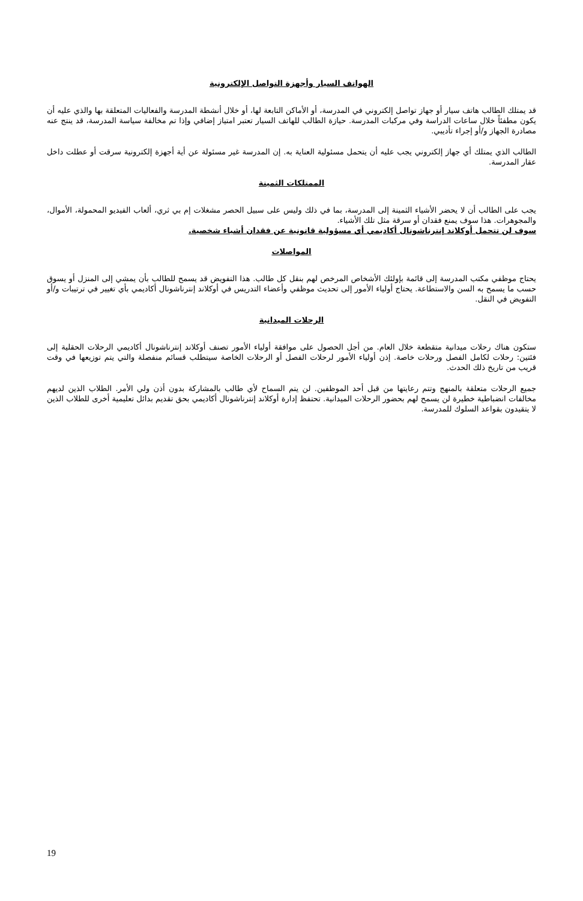الهواتف السيار وأجهزة التواصل الإلكترونية
قد يمتلك الطالب هاتف سيار أو جهاز تواصل إلكتروني في المدرسة، أو الأماكن التابعة لها، أو خلال أنشطة المدرسة والفعاليات المتعلقة بها والذي عليه أن يكون مطفئاً خلال ساعات الدراسة وفي مركبات المدرسة. حيازة الطالب للهاتف السيار تعتبر امتياز إضافي وإذا تم مخالفة سياسة المدرسة، قد ينتج عنه مصادرة الجهاز و/أو إجراء تأديبي.
الطالب الذي يمتلك أي جهاز إلكتروني يجب عليه أن يتحمل مسئولية العناية به. إن المدرسة غير مسئولة عن أية أجهزة إلكترونية سرقت أو عطلت داخل عقار المدرسة.
الممتلكات الثمينة
يجب على الطالب أن لا يحضر الأشياء الثمينة إلى المدرسة، بما في ذلك وليس على سبيل الحصر مشغلات إم بي ثري، ألعاب الفيديو المحمولة، الأموال، والمجوهرات. هذا سوف يمنع فقدان أو سرقة مثل تلك الأشياء.
سوف لن تتحمل أوكلاند إنترناشونال أكاديمي أي مسؤولية قانونية عن فقدان أشياء شخصية.
المواصلات
يحتاج موظفي مكتب المدرسة إلى قائمة بإولئك الأشخاص المرخص لهم بنقل كل طالب. هذا التفويض قد يسمح للطالب بأن يمشي إلى المنزل أو يسوق حسب ما يسمح به السن والاستطاعة. يحتاج أولياء الأمور إلى تحديث موظفي وأعضاء التدريس في أوكلاند إنترناشونال أكاديمي بأي تغيير في ترتيبات و/أو التفويض في النقل.
الرحلات الميدانية
ستكون هناك رحلات ميدانية متقطعة خلال العام. من أجل الحصول على موافقة أولياء الأمور تصنف أوكلاند إنترناشونال أكاديمي الرحلات الحقلية إلى فئتين: رحلات لكامل الفصل ورحلات خاصة. إذن أولياء الأمور لرحلات الفصل أو الرحلات الخاصة سيتطلب قسائم منفصلة والتي يتم توزيعها في وقت قريب من تاريخ ذلك الحدث.
جميع الرحلات متعلقة بالمنهج وتتم رعايتها من قبل أحد الموظفين. لن يتم السماح لأي طالب بالمشاركة بدون أذن ولي الأمر. الطلاب الذين لديهم مخالفات انضباطية خطيرة لن يسمح لهم بحضور الرحلات الميدانية. تحتفظ إدارة أوكلاند إنترناشونال أكاديمي بحق تقديم بدائل تعليمية أخرى للطلاب الذين لا يتقيدون بقواعد السلوك للمدرسة.
19